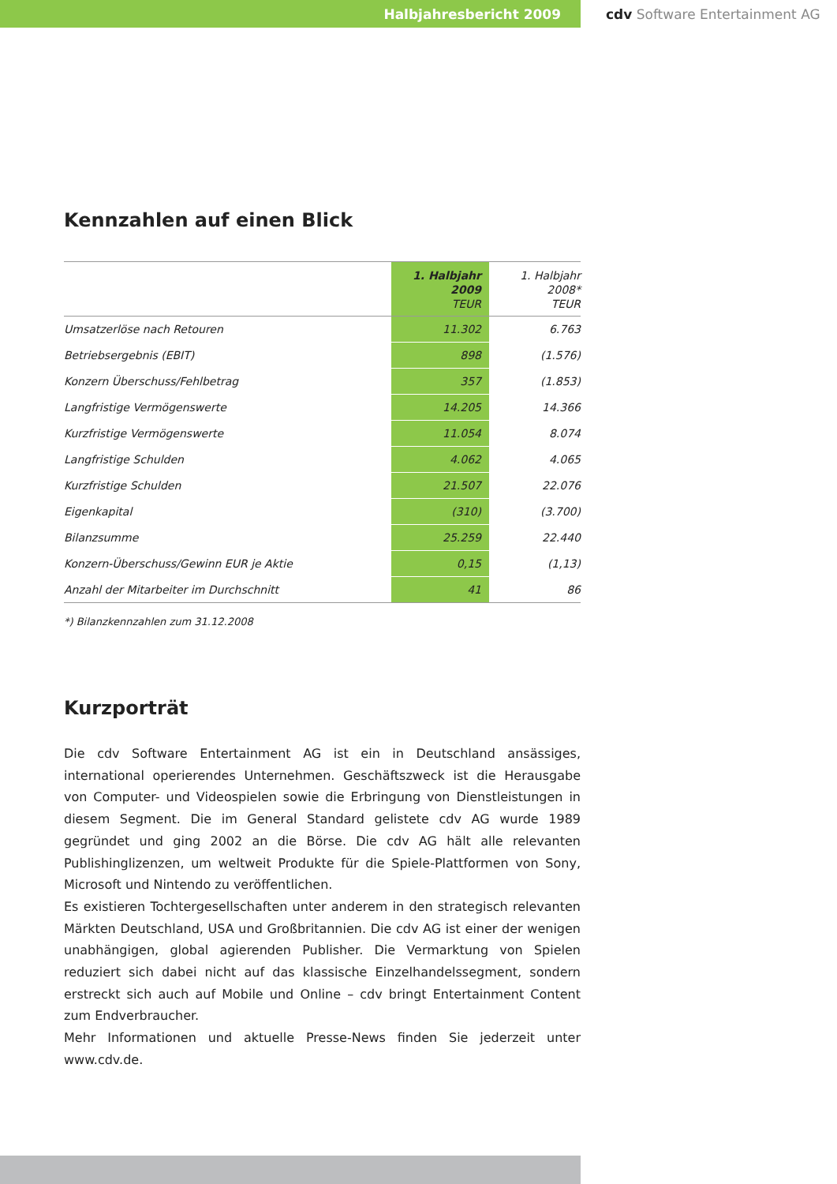Halbjahresbericht 2009 cdv Software Entertainment AG
Kennzahlen auf einen Blick
| | 1. Halbjahr 2009 TEUR | 1. Halbjahr 2008* TEUR |
| --- | --- | --- |
| Umsatzerlöse nach Retouren | 11.302 | 6.763 |
| Betriebsergebnis (EBIT) | 898 | (1.576) |
| Konzern Überschuss/Fehlbetrag | 357 | (1.853) |
| Langfristige Vermögenswerte | 14.205 | 14.366 |
| Kurzfristige Vermögenswerte | 11.054 | 8.074 |
| Langfristige Schulden | 4.062 | 4.065 |
| Kurzfristige Schulden | 21.507 | 22.076 |
| Eigenkapital | (310) | (3.700) |
| Bilanzsumme | 25.259 | 22.440 |
| Konzern-Überschuss/Gewinn EUR je Aktie | 0,15 | (1,13) |
| Anzahl der Mitarbeiter im Durchschnitt | 41 | 86 |
*) Bilanzkennzahlen zum 31.12.2008
Kurzporträt
Die cdv Software Entertainment AG ist ein in Deutschland ansässiges, international operierendes Unternehmen. Geschäftszweck ist die Herausgabe von Computer- und Videospielen sowie die Erbringung von Dienstleistungen in diesem Segment. Die im General Standard gelistete cdv AG wurde 1989 gegründet und ging 2002 an die Börse. Die cdv AG hält alle relevanten Publishinglizenzen, um weltweit Produkte für die Spiele-Plattformen von Sony, Microsoft und Nintendo zu veröffentlichen.
Es existieren Tochtergesellschaften unter anderem in den strategisch relevanten Märkten Deutschland, USA und Großbritannien. Die cdv AG ist einer der wenigen unabhängigen, global agierenden Publisher. Die Vermarktung von Spielen reduziert sich dabei nicht auf das klassische Einzelhandelssegment, sondern erstreckt sich auch auf Mobile und Online – cdv bringt Entertainment Content zum Endverbraucher.
Mehr Informationen und aktuelle Presse-News finden Sie jederzeit unter www.cdv.de.